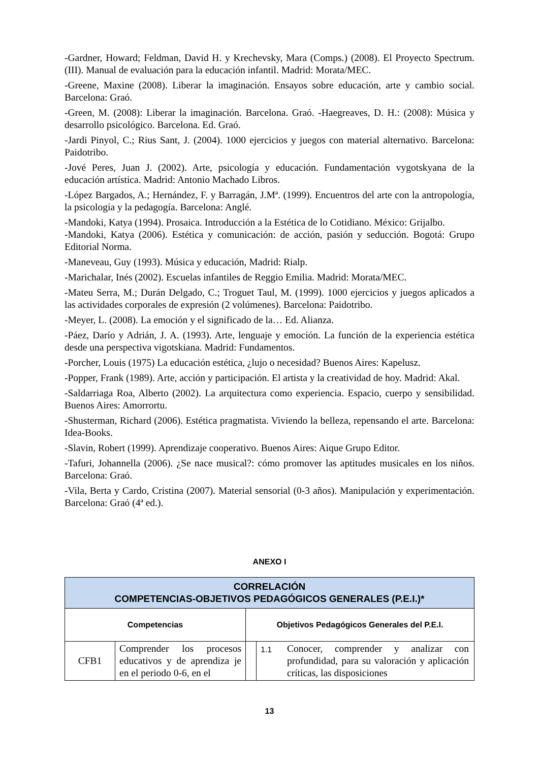-Gardner, Howard; Feldman, David H. y Krechevsky, Mara (Comps.) (2008). El Proyecto Spectrum. (III). Manual de evaluación para la educación infantil. Madrid: Morata/MEC.
-Greene, Maxine (2008). Liberar la imaginación. Ensayos sobre educación, arte y cambio social. Barcelona: Graó.
-Green, M. (2008): Liberar la imaginación. Barcelona. Graó. -Haegreaves, D. H.: (2008): Música y desarrollo psicológico. Barcelona. Ed. Graó.
-Jardi Pinyol, C.; Rius Sant, J. (2004). 1000 ejercicios y juegos con material alternativo. Barcelona: Paidotribo.
-Jové Peres, Juan J. (2002). Arte, psicología y educación. Fundamentación vygotskyana de la educación artística. Madrid: Antonio Machado Libros.
-López Bargados, A.; Hernández, F. y Barragán, J.Mª. (1999). Encuentros del arte con la antropología, la psicología y la pedagogía. Barcelona: Anglé.
-Mandoki, Katya (1994). Prosaica. Introducción a la Estética de lo Cotidiano. México: Grijalbo.
-Mandoki, Katya (2006). Estética y comunicación: de acción, pasión y seducción. Bogotá: Grupo Editorial Norma.
-Maneveau, Guy (1993). Música y educación, Madrid: Rialp.
-Marichalar, Inés (2002). Escuelas infantiles de Reggio Emilia. Madrid: Morata/MEC.
-Mateu Serra, M.; Durán Delgado, C.; Troguet Taul, M. (1999). 1000 ejercicios y juegos aplicados a las actividades corporales de expresión (2 volúmenes). Barcelona: Paidotribo.
-Meyer, L. (2008). La emoción y el significado de la… Ed. Alianza.
-Páez, Darío y Adrián, J. A. (1993). Arte, lenguaje y emoción. La función de la experiencia estética desde una perspectiva vigotskiana. Madrid: Fundamentos.
-Porcher, Louis (1975) La educación estética, ¿lujo o necesidad? Buenos Aires: Kapelusz.
-Popper, Frank (1989). Arte, acción y participación. El artista y la creatividad de hoy. Madrid: Akal.
-Saldarriaga Roa, Alberto (2002). La arquitectura como experiencia. Espacio, cuerpo y sensibilidad. Buenos Aires: Amorrortu.
-Shusterman, Richard (2006). Estética pragmatista. Viviendo la belleza, repensando el arte. Barcelona: Idea-Books.
-Slavin, Robert (1999). Aprendizaje cooperativo. Buenos Aires: Aique Grupo Editor.
-Tafuri, Johannella (2006). ¿Se nace musical?: cómo promover las aptitudes musicales en los niños. Barcelona: Graó.
-Vila, Berta y Cardo, Cristina (2007). Material sensorial (0-3 años). Manipulación y experimentación. Barcelona: Graó (4ª ed.).
ANEXO I
| CORRELACIÓN COMPETENCIAS-OBJETIVOS PEDAGÓGICOS GENERALES (P.E.I.)* | | | | |
| --- | --- | --- | --- | --- |
| Competencias | | Objetivos Pedagógicos Generales del P.E.I. | | |
| CFB1 | Comprender los procesos educativos y de aprendiza je en el periodo 0-6, en el | | 1.1 | Conocer, comprender y analizar con profundidad, para su valoración y aplicación críticas, las disposiciones |
13